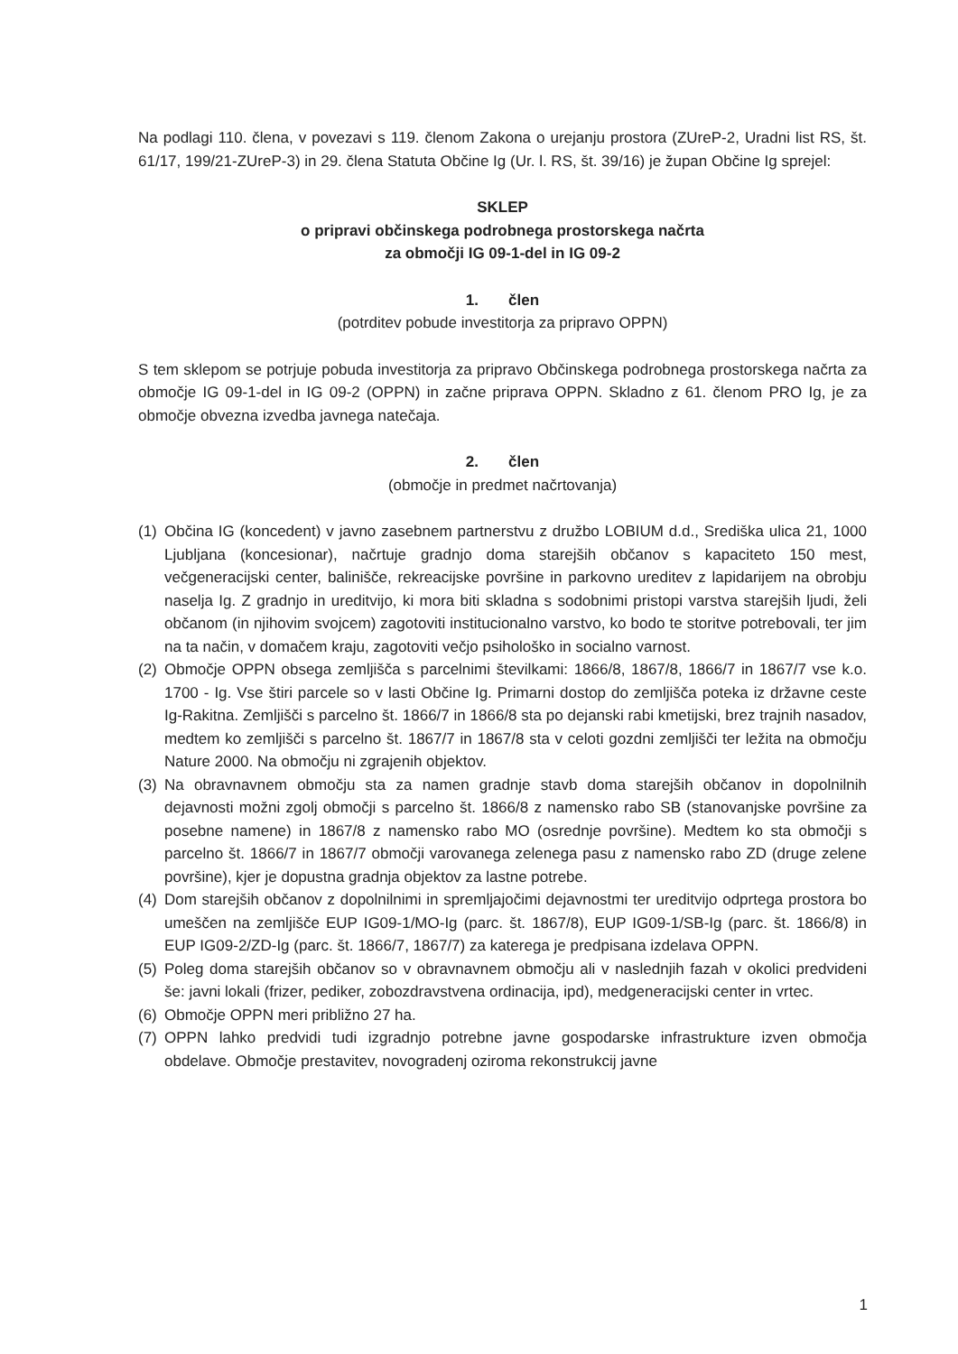Na podlagi 110. člena, v povezavi s 119. členom Zakona o urejanju prostora (ZUreP-2, Uradni list RS, št. 61/17, 199/21-ZUreP-3) in 29. člena Statuta Občine Ig (Ur. l. RS, št. 39/16) je župan Občine Ig sprejel:
SKLEP
o pripravi občinskega podrobnega prostorskega načrta
za območji IG 09-1-del in IG 09-2
1. člen
(potrditev pobude investitorja za pripravo OPPN)
S tem sklepom se potrjuje pobuda investitorja za pripravo Občinskega podrobnega prostorskega načrta za območje IG 09-1-del in IG 09-2 (OPPN) in začne priprava OPPN. Skladno z 61. členom PRO Ig, je za območje obvezna izvedba javnega natečaja.
2. člen
(območje in predmet načrtovanja)
(1) Občina IG (koncedent) v javno zasebnem partnerstvu z družbo LOBIUM d.d., Središka ulica 21, 1000 Ljubljana (koncesionar), načrtuje gradnjo doma starejših občanov s kapaciteto 150 mest, večgeneracijski center, balinišče, rekreacijske površine in parkovno ureditev z lapidarijem na obrobju naselja Ig. Z gradnjo in ureditvijo, ki mora biti skladna s sodobnimi pristopi varstva starejših ljudi, želi občanom (in njihovim svojcem) zagotoviti institucionalno varstvo, ko bodo te storitve potrebovali, ter jim na ta način, v domačem kraju, zagotoviti večjo psihološko in socialno varnost.
(2) Območje OPPN obsega zemljišča s parcelnimi številkami: 1866/8, 1867/8, 1866/7 in 1867/7 vse k.o. 1700 - Ig. Vse štiri parcele so v lasti Občine Ig. Primarni dostop do zemljišča poteka iz državne ceste Ig-Rakitna. Zemljišči s parcelno št. 1866/7 in 1866/8 sta po dejanski rabi kmetijski, brez trajnih nasadov, medtem ko zemljišči s parcelno št. 1867/7 in 1867/8 sta v celoti gozdni zemljišči ter ležita na območju Nature 2000. Na območju ni zgrajenih objektov.
(3) Na obravnavnem območju sta za namen gradnje stavb doma starejših občanov in dopolnilnih dejavnosti možni zgolj območji s parcelno št. 1866/8 z namensko rabo SB (stanovanjske površine za posebne namene) in 1867/8 z namensko rabo MO (osrednje površine). Medtem ko sta območji s parcelno št. 1866/7 in 1867/7 območji varovanega zelenega pasu z namensko rabo ZD (druge zelene površine), kjer je dopustna gradnja objektov za lastne potrebe.
(4) Dom starejših občanov z dopolnilnimi in spremljajočimi dejavnostmi ter ureditvijo odprtega prostora bo umeščen na zemljišče EUP IG09-1/MO-Ig (parc. št. 1867/8), EUP IG09-1/SB-Ig (parc. št. 1866/8) in EUP IG09-2/ZD-Ig (parc. št. 1866/7, 1867/7) za katerega je predpisana izdelava OPPN.
(5) Poleg doma starejših občanov so v obravnavnem območju ali v naslednjih fazah v okolici predvideni še: javni lokali (frizer, pediker, zobozdravstvena ordinacija, ipd), medgeneracijski center in vrtec.
(6) Območje OPPN meri približno 27 ha.
(7) OPPN lahko predvidi tudi izgradnjo potrebne javne gospodarske infrastrukture izven območja obdelave. Območje prestavitev, novogradenj oziroma rekonstrukcij javne
1